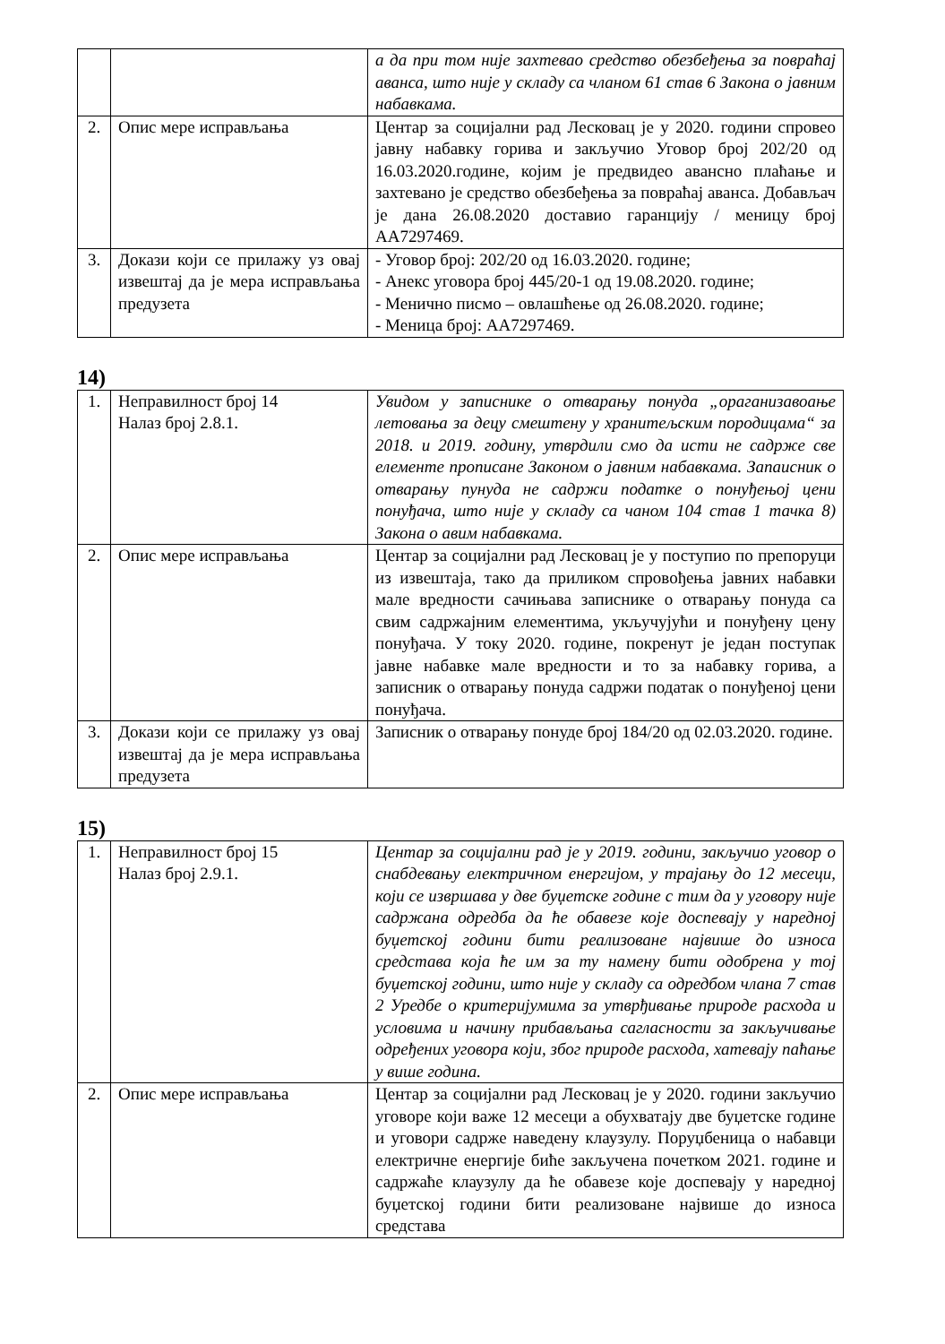| | | а да при том није захтевао средство обезбеђења за повраћај аванса, што није у складу са чланом 61 став 6 Закона о јавним набавкама. |
| 2. | Опис мере исправљања | Центар за социјални рад Лесковац је у 2020. години спровео јавну набавку горива и закључио Уговор број 202/20 од 16.03.2020.године, којим је предвидео авансно плаћање и захтевано је средство обезбеђења за повраћај аванса. Добављач је дана 26.08.2020 доставио гаранцију / меницу број АА7297469. |
| 3. | Докази који се прилажу уз овај извештај да је мера исправљања предузета | - Уговор број: 202/20 од 16.03.2020. године; - Анекс уговора број 445/20-1 од 19.08.2020. године; - Менично писмо – овлашћење од 26.08.2020. године; - Меница број: АА7297469. |
14)
| 1. | Неправилност број 14 Налаз број 2.8.1. | Увидом у записнике о отварању понуда „ораганизавоање летовања за децу смештену у хранитељским породицама“ за 2018. и 2019. годину, утврдили смо да исти не садрже све елементе прописане Законом о јавним набавкама. Запаисник о отварању пунуда не садржи податке о понуђењој цени понуђача, што није у складу са чаном 104 став 1 тачка 8) Закона о авим набавкама. |
| 2. | Опис мере исправљања | Центар за социјални рад Лесковац је у поступио по препоруци из извештаја, тако да приликом спровођења јавних набавки мале вредности сачињава записнике о отварању понуда са свим садржајним елементима, укључујући и понуђену цену понуђача. У току 2020. године, покренут је један поступак јавне набавке мале вредности и то за набавку горива, а записник о отварању понуда садржи податак о понуђеној цени понуђача. |
| 3. | Докази који се прилажу уз овај извештај да је мера исправљања предузета | Записник о отварању понуде број 184/20 од 02.03.2020. године. |
15)
| 1. | Неправилност број 15 Налаз број 2.9.1. | Центар за социјални рад је у 2019. години, закључио уговор о снабдевању електричном енергијом, у трајању до 12 месеци, који се извршава у две буџетске године с тим да у уговору није садржана одредба да ће обавезе које доспевају у наредној буџетској години бити реализоване највише до износа средстава која ће им за ту намену бити одобрена у тој буџетској години, што није у складу са одредбом члана 7 став 2 Уредбе о критеријумима за утврђивање природе расхода и условима и начину прибављања сагласности за закључивање одређених уговора који, због природе расхода, хатевају паћање у више година. |
| 2. | Опис мере исправљања | Центар за социјални рад Лесковац је у 2020. години закључио уговоре који важе 12 месеци а обухватају две буџетске године и уговори садрже наведену клаузулу. Поруџбеница о набавци електричне енергије биће закључена почетком 2021. године и садржаће клаузулу да ће обавезе које доспевају у наредној буџетској години бити реализоване највише до износа средстава |